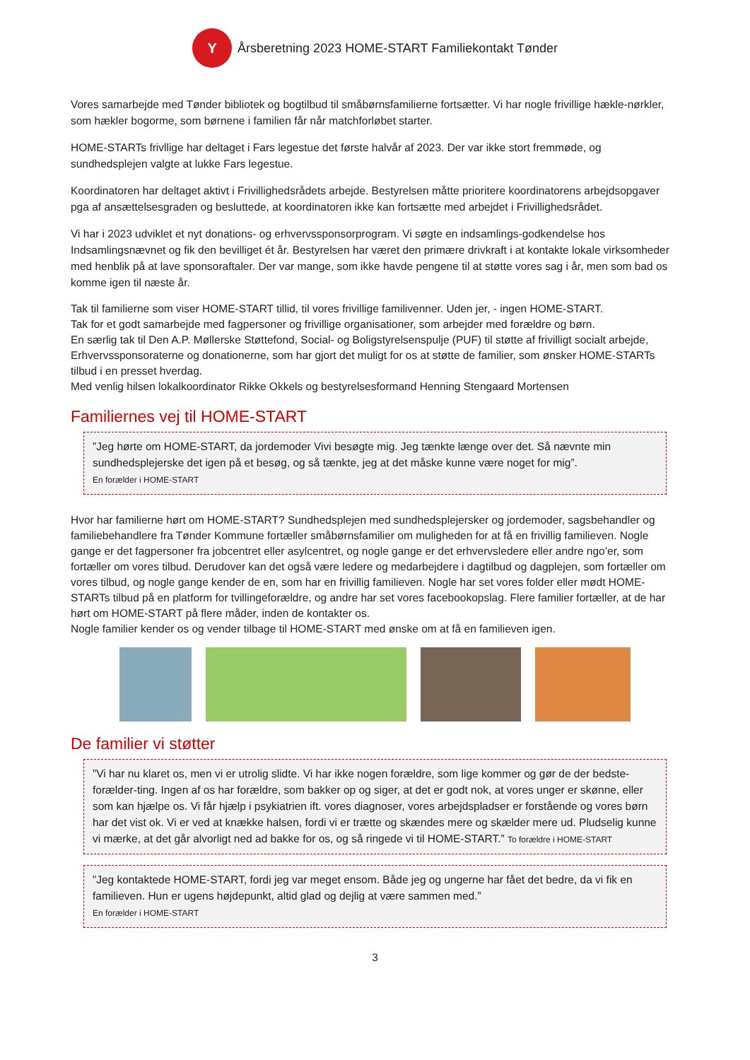Y
Årsberetning 2023 HOME-START Familiekontakt Tønder
Vores samarbejde med Tønder bibliotek og bogtilbud til småbørnsfamilierne fortsætter. Vi har nogle frivillige hækle-nørkler, som hækler bogorme, som børnene i familien får når matchforløbet starter.
HOME-STARTs frivllige har deltaget i Fars legestue det første halvår af 2023. Der var ikke stort fremmøde, og sundhedsplejen valgte at lukke Fars legestue.
Koordinatoren har deltaget aktivt i Frivillighedsrådets arbejde. Bestyrelsen måtte prioritere koordinatorens arbejdsopgaver pga af ansættelsesgraden og besluttede, at koordinatoren ikke kan fortsætte med arbejdet i Frivillighedsrådet.
Vi har i 2023 udviklet et nyt donations- og erhvervssponsorprogram. Vi søgte en indsamlings-godkendelse hos Indsamlingsnævnet og fik den bevilliget ét år. Bestyrelsen har været den primære drivkraft i at kontakte lokale virksomheder med henblik på at lave sponsoraftaler. Der var mange, som ikke havde pengene til at støtte vores sag i år, men som bad os komme igen til næste år.
Tak til familierne som viser HOME-START tillid, til vores frivillige familivenner. Uden jer, - ingen HOME-START.
Tak for et godt samarbejde med fagpersoner og frivillige organisationer, som arbejder med forældre og børn.
En særlig tak til Den A.P. Møllerske Støttefond, Social- og Boligstyrelsenspulje (PUF) til støtte af frivilligt socialt arbejde, Erhvervssponsoraterne og donationerne, som har gjort det muligt for os at støtte de familier, som ønsker HOME-STARTs tilbud i en presset hverdag.
Med venlig hilsen lokalkoordinator Rikke Okkels og bestyrelsesformand Henning Stengaard Mortensen
Familiernes vej til HOME-START
”Jeg hørte om HOME-START, da jordemoder Vivi besøgte mig. Jeg tænkte længe over det. Så nævnte min sundhedsplejerske det igen på et besøg, og så tænkte, jeg at det måske kunne være noget for mig”.
En forælder i HOME-START
Hvor har familierne hørt om HOME-START? Sundhedsplejen med sundhedsplejersker og jordemoder, sagsbehandler og familiebehandlere fra Tønder Kommune fortæller småbørnsfamilier om muligheden for at få en frivillig familieven. Nogle gange er det fagpersoner fra jobcentret eller asylcentret, og nogle gange er det erhvervsledere eller andre ngo’er, som fortæller om vores tilbud. Derudover kan det også være ledere og medarbejdere i dagtilbud og dagplejen, som fortæller om vores tilbud, og nogle gange kender de en, som har en frivillig familieven. Nogle har set vores folder eller mødt HOME-STARTs tilbud på en platform for tvillingeforældre, og andre har set vores facebookopslag. Flere familier fortæller, at de har hørt om HOME-START på flere måder, inden de kontakter os.
Nogle familier kender os og vender tilbage til HOME-START med ønske om at få en familieven igen.
De familier vi støtter
”Vi har nu klaret os, men vi er utrolig slidte. Vi har ikke nogen forældre, som lige kommer og gør de der bedste-forælder-ting. Ingen af os har forældre, som bakker op og siger, at det er godt nok, at vores unger er skønne, eller som kan hjælpe os. Vi får hjælp i psykiatrien ift. vores diagnoser, vores arbejdspladser er forstående og vores børn har det vist ok. Vi er ved at knække halsen, fordi vi er trætte og skændes mere og skælder mere ud. Pludselig kunne vi mærke, at det går alvorligt ned ad bakke for os, og så ringede vi til HOME-START.” To forældre i HOME-START
”Jeg kontaktede HOME-START, fordi jeg var meget ensom. Både jeg og ungerne har fået det bedre, da vi fik en familieven. Hun er ugens højdepunkt, altid glad og dejlig at være sammen med.”
En forælder i HOME-START
3